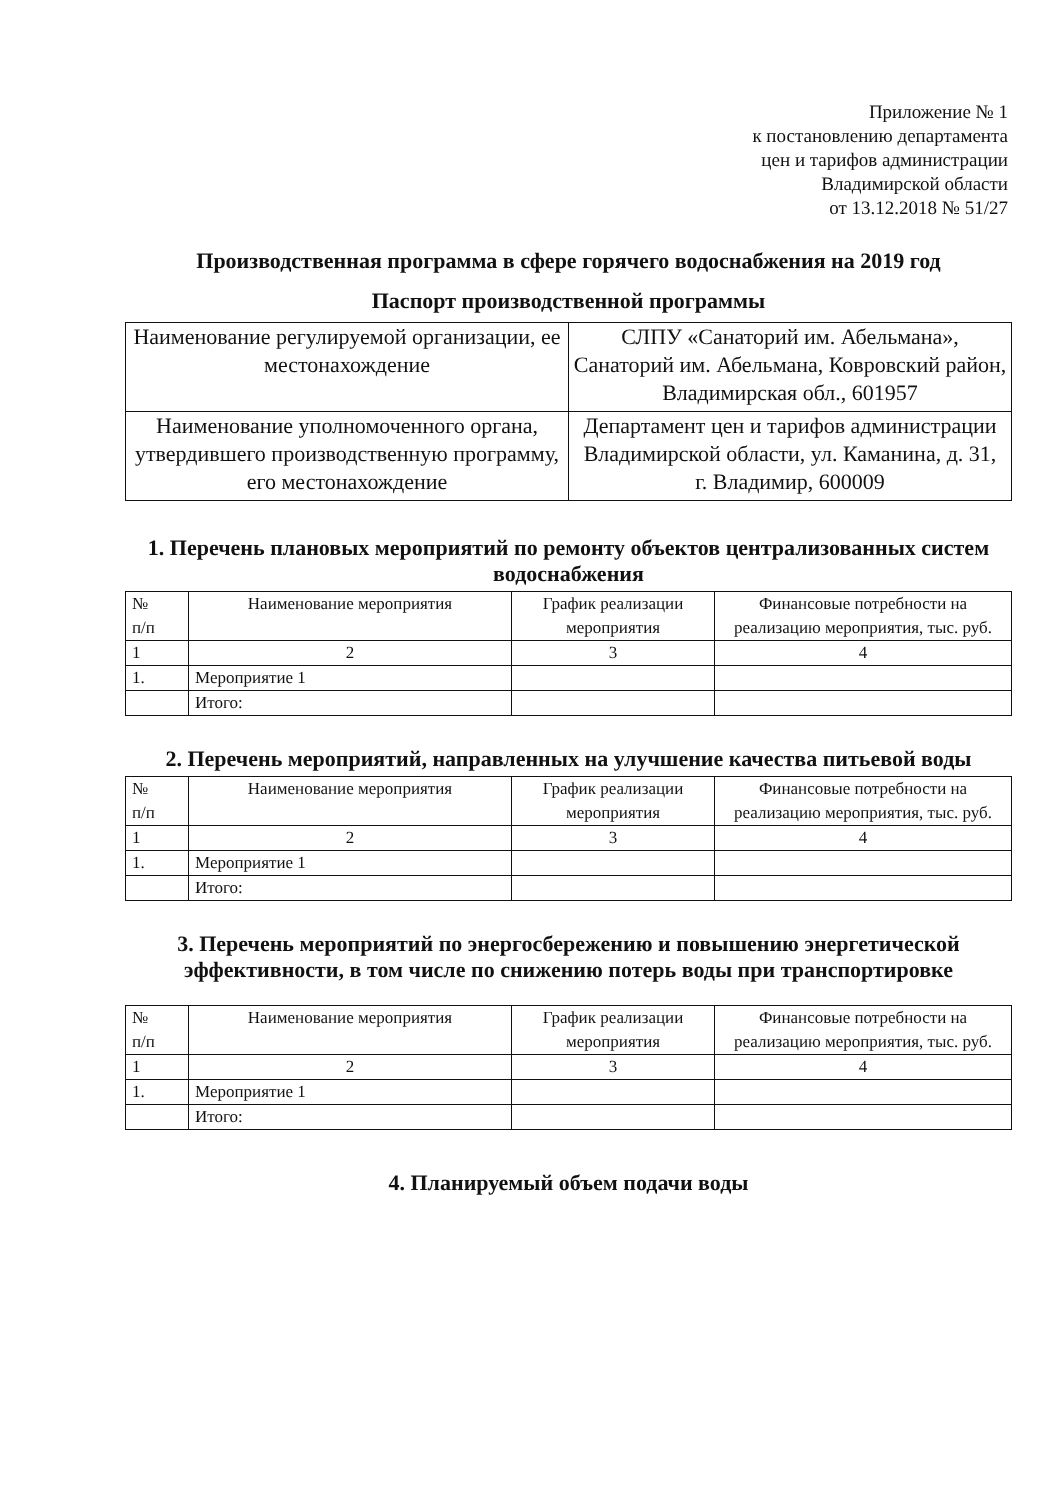Приложение № 1
к постановлению департамента
цен и тарифов администрации
Владимирской области
от 13.12.2018 № 51/27
Производственная программа в сфере горячего водоснабжения на 2019 год
Паспорт производственной программы
| Наименование регулируемой организации, ее местонахождение | СЛПУ «Санаторий им. Абельмана», Санаторий им. Абельмана, Ковровский район, Владимирская обл., 601957 |
| Наименование уполномоченного органа, утвердившего производственную программу, его местонахождение | Департамент цен и тарифов администрации Владимирской области, ул. Каманина, д. 31, г. Владимир, 600009 |
1. Перечень плановых мероприятий по ремонту объектов централизованных систем водоснабжения
| № п/п | Наименование мероприятия | График реализации мероприятия | Финансовые потребности на реализацию мероприятия, тыс. руб. |
| --- | --- | --- | --- |
| 1 | 2 | 3 | 4 |
| 1. | Мероприятие 1 | | |
| | Итого: | | |
2. Перечень мероприятий, направленных на улучшение качества питьевой воды
| № п/п | Наименование мероприятия | График реализации мероприятия | Финансовые потребности на реализацию мероприятия, тыс. руб. |
| --- | --- | --- | --- |
| 1 | 2 | 3 | 4 |
| 1. | Мероприятие 1 | | |
| | Итого: | | |
3. Перечень мероприятий по энергосбережению и повышению энергетической эффективности, в том числе по снижению потерь воды при транспортировке
| № п/п | Наименование мероприятия | График реализации мероприятия | Финансовые потребности на реализацию мероприятия, тыс. руб. |
| --- | --- | --- | --- |
| 1 | 2 | 3 | 4 |
| 1. | Мероприятие 1 | | |
| | Итого: | | |
4. Планируемый объем подачи воды